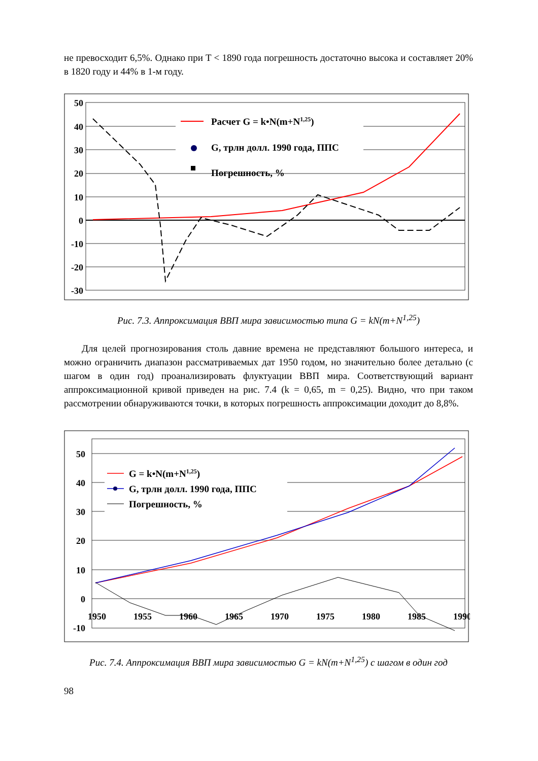не превосходит 6,5%. Однако при T < 1890 года погрешность достаточно высока и составляет 20% в 1820 году и 44% в 1-м году.
50
40
30
20
10
0
-10
-20
-30
Расчет G = k•N(m+N1,25)
G, трлн долл. 1990 года, ППС
Погрешность, %
Рис. 7.3. Аппроксимация ВВП мира зависимостью типа G = kN(m+N<sup>1,25</sup>)
Для целей прогнозирования столь давние времена не представляют большого интереса, и можно ограничить диапазон рассматриваемых дат 1950 годом, но значительно более детально (с шагом в один год) проанализировать флуктуации ВВП мира. Соответствующий вариант аппроксимационной кривой приведен на рис. 7.4 (k = 0,65, m = 0,25). Видно, что при таком рассмотрении обнаруживаются точки, в которых погрешность аппроксимации доходит до 8,8%.
50
40
30
20
10
0
-10
G = k•N(m+N1,25)
G, трлн долл. 1990 года, ППС
Погрешность, %
1950
1955
1960
1965
1970
1975
1980
1985
1990
Рис. 7.4. Аппроксимация ВВП мира зависимостью G = kN(m+N<sup>1,25</sup>) с шагом в один год
98